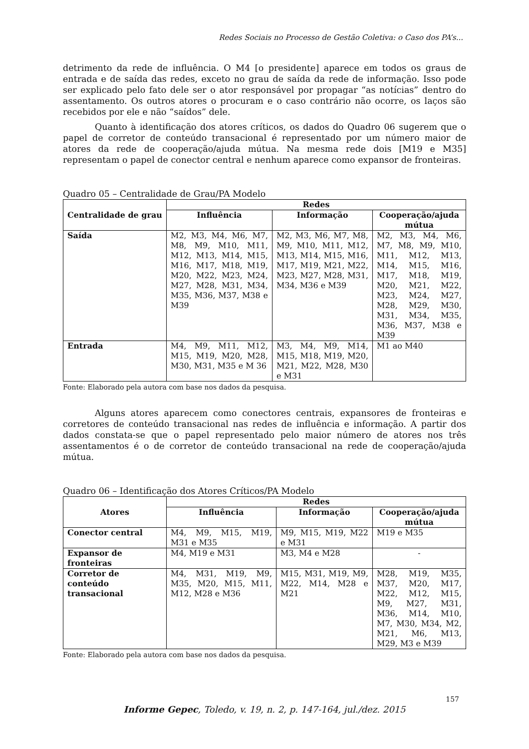Redes Sociais no Processo de Gestão Coletiva: o Caso dos PA’s...
detrimento da rede de influência. O M4 [o presidente] aparece em todos os graus de entrada e de saída das redes, exceto no grau de saída da rede de informação. Isso pode ser explicado pelo fato dele ser o ator responsável por propagar “as notícias” dentro do assentamento. Os outros atores o procuram e o caso contrário não ocorre, os laços são recebidos por ele e não “saídos” dele.
Quanto à identificação dos atores críticos, os dados do Quadro 06 sugerem que o papel de corretor de conteúdo transacional é representado por um número maior de atores da rede de cooperação/ajuda mútua. Na mesma rede dois [M19 e M35] representam o papel de conector central e nenhum aparece como expansor de fronteiras.
Quadro 05 – Centralidade de Grau/PA Modelo
| Centralidade de grau | Redes | | |
| --- | --- | --- | --- |
| | Influência | Informação | Cooperação/ajuda mútua |
| Saída | M2, M3, M4, M6, M7, M8, M9, M10, M11, M12, M13, M14, M15, M16, M17, M18, M19, M20, M22, M23, M24, M27, M28, M31, M34, M35, M36, M37, M38 e M39 | M2, M3, M6, M7, M8, M9, M10, M11, M12, M13, M14, M15, M16, M17, M19, M21, M22, M23, M27, M28, M31, M34, M36 e M39 | M2, M3, M4, M6, M7, M8, M9, M10, M11, M12, M13, M14, M15, M16, M17, M18, M19, M20, M21, M22, M23, M24, M27, M28, M29, M30, M31, M34, M35, M36, M37, M38 e M39 |
| Entrada | M4, M9, M11, M12, M15, M19, M20, M28, M30, M31, M35 e M 36 | M3, M4, M9, M14, M15, M18, M19, M20, M21, M22, M28, M30 e M31 | M1 ao M40 |
Fonte: Elaborado pela autora com base nos dados da pesquisa.
Alguns atores aparecem como conectores centrais, expansores de fronteiras e corretores de conteúdo transacional nas redes de influência e informação. A partir dos dados constata-se que o papel representado pelo maior número de atores nos três assentamentos é o de corretor de conteúdo transacional na rede de cooperação/ajuda mútua.
Quadro 06 – Identificação dos Atores Críticos/PA Modelo
| Atores | Redes | | |
| --- | --- | --- | --- |
| | Influência | Informação | Cooperação/ajuda mútua |
| Conector central | M4, M9, M15, M19, M31 e M35 | M9, M15, M19, M22 e M31 | M19 e M35 |
| Expansor de fronteiras | M4, M19 e M31 | M3, M4 e M28 | - |
| Corretor de conteúdo transacional | M4, M31, M19, M9, M35, M20, M15, M11, M12, M28 e M36 | M15, M31, M19, M9, M22, M14, M28 e M21 | M28, M19, M35, M37, M20, M17, M22, M12, M15, M9, M27, M31, M36, M14, M10, M7, M30, M34, M2, M21, M6, M13, M29, M3 e M39 |
Fonte: Elaborado pela autora com base nos dados da pesquisa.
157
Informe Gepec, Toledo, v. 19, n. 2, p. 147-164, jul./dez. 2015